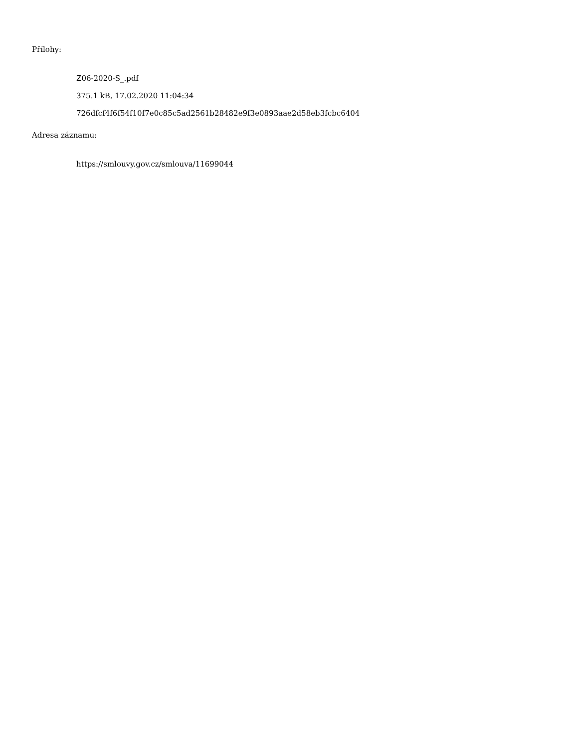Přílohy:
Z06-2020-S_.pdf
375.1 kB, 17.02.2020 11:04:34
726dfcf4f6f54f10f7e0c85c5ad2561b28482e9f3e0893aae2d58eb3fcbc6404
Adresa záznamu:
https://smlouvy.gov.cz/smlouva/11699044